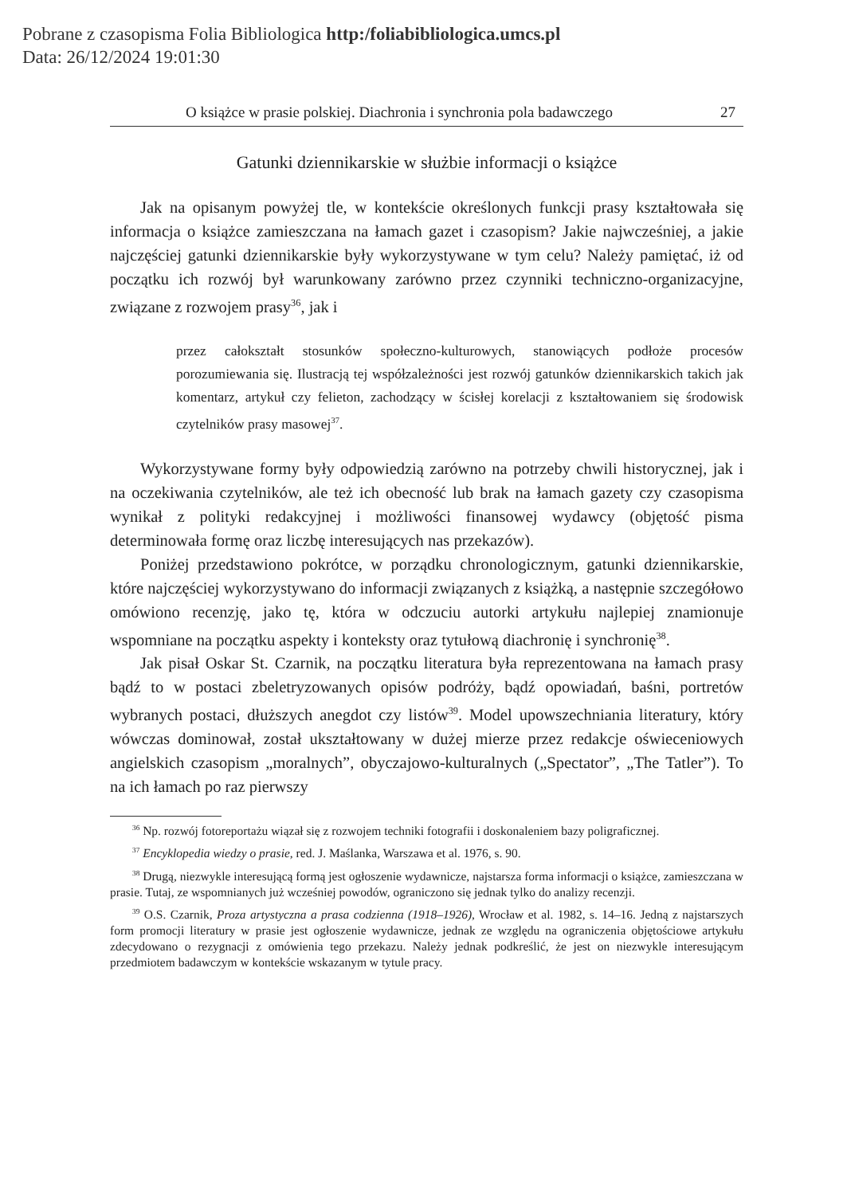Pobrane z czasopisma Folia Bibliologica http:/foliabibliologica.umcs.pl
Data: 26/12/2024 19:01:30
O książce w prasie polskiej. Diachronia i synchronia pola badawczego 27
Gatunki dziennikarskie w służbie informacji o książce
Jak na opisanym powyżej tle, w kontekście określonych funkcji prasy kształtowała się informacja o książce zamieszczana na łamach gazet i czasopism? Jakie najwcześniej, a jakie najczęściej gatunki dziennikarskie były wykorzystywane w tym celu? Należy pamiętać, iż od początku ich rozwój był warunkowany zarówno przez czynniki techniczno-organizacyjne, związane z rozwojem prasy<sup>36</sup>, jak i
przez całokształt stosunków społeczno-kulturowych, stanowiących podłoże procesów porozumiewania się. Ilustracją tej współzależności jest rozwój gatunków dziennikarskich takich jak komentarz, artykuł czy felieton, zachodzący w ścisłej korelacji z kształtowaniem się środowisk czytelników prasy masowej<sup>37</sup>.
Wykorzystywane formy były odpowiedzią zarówno na potrzeby chwili historycznej, jak i na oczekiwania czytelników, ale też ich obecność lub brak na łamach gazety czy czasopisma wynikał z polityki redakcyjnej i możliwości finansowej wydawcy (objętość pisma determinowała formę oraz liczbę interesujących nas przekazów).
Poniżej przedstawiono pokrótce, w porządku chronologicznym, gatunki dziennikarskie, które najczęściej wykorzystywano do informacji związanych z książką, a następnie szczegółowo omówiono recenzję, jako tę, która w odczuciu autorki artykułu najlepiej znamionuje wspomniane na początku aspekty i konteksty oraz tytułową diachronię i synchronię<sup>38</sup>.
Jak pisał Oskar St. Czarnik, na początku literatura była reprezentowana na łamach prasy bądź to w postaci zbeletryzowanych opisów podróży, bądź opowiadań, baśni, portretów wybranych postaci, dłuższych anegdot czy listów<sup>39</sup>. Model upowszechniania literatury, który wówczas dominował, został ukształtowany w dużej mierze przez redakcje oświeceniowych angielskich czasopism „moralnych”, obyczajowo-kulturalnych („Spectator”, „The Tatler”). To na ich łamach po raz pierwszy
<sup>36</sup> Np. rozwój fotoreportażu wiązał się z rozwojem techniki fotografii i doskonaleniem bazy poligraficznej.
<sup>37</sup> Encyklopedia wiedzy o prasie, red. J. Maślanka, Warszawa et al. 1976, s. 90.
<sup>38</sup> Drugą, niezwykle interesującą formą jest ogłoszenie wydawnicze, najstarsza forma informacji o książce, zamieszczana w prasie. Tutaj, ze wspomnianych już wcześniej powodów, ograniczono się jednak tylko do analizy recenzji.
<sup>39</sup> O.S. Czarnik, Proza artystyczna a prasa codzienna (1918–1926), Wrocław et al. 1982, s. 14–16. Jedną z najstarszych form promocji literatury w prasie jest ogłoszenie wydawnicze, jednak ze względu na ograniczenia objętościowe artykułu zdecydowano o rezygnacji z omówienia tego przekazu. Należy jednak podkreślić, że jest on niezwykle interesującym przedmiotem badawczym w kontekście wskazanym w tytule pracy.